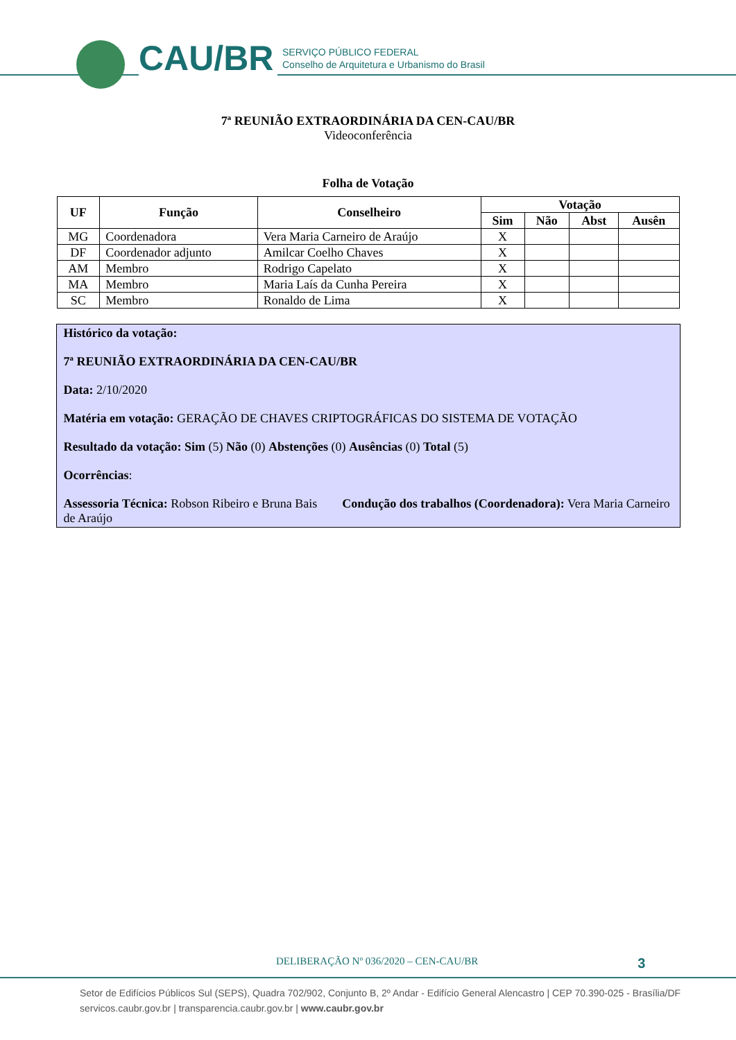CAU/BR
SERVIÇO PÚBLICO FEDERAL
Conselho de Arquitetura e Urbanismo do Brasil
7ª REUNIÃO EXTRAORDINÁRIA DA CEN-CAU/BR
Videoconferência
Folha de Votação
| UF | Função | Conselheiro | Votação | | | |
| --- | --- | --- | --- | --- | --- | --- |
| | | | Sim | Não | Abst | Ausên |
| MG | Coordenadora | Vera Maria Carneiro de Araújo | X | | | |
| DF | Coordenador adjunto | Amilcar Coelho Chaves | X | | | |
| AM | Membro | Rodrigo Capelato | X | | | |
| MA | Membro | Maria Laís da Cunha Pereira | X | | | |
| SC | Membro | Ronaldo de Lima | X | | | |
Histórico da votação:
7ª REUNIÃO EXTRAORDINÁRIA DA CEN-CAU/BR
Data: 2/10/2020
Matéria em votação: GERAÇÃO DE CHAVES CRIPTOGRÁFICAS DO SISTEMA DE VOTAÇÃO
Resultado da votação: Sim (5) Não (0) Abstenções (0) Ausências (0) Total (5)
Ocorrências:
Assessoria Técnica: Robson Ribeiro e Bruna Bais Condução dos trabalhos (Coordenadora): Vera Maria Carneiro de Araújo
DELIBERAÇÃO Nº 036/2020 – CEN-CAU/BR 3
Setor de Edifícios Públicos Sul (SEPS), Quadra 702/902, Conjunto B, 2º Andar - Edifício General Alencastro | CEP 70.390-025 - Brasília/DF
servicos.caubr.gov.br | transparencia.caubr.gov.br | www.caubr.gov.br